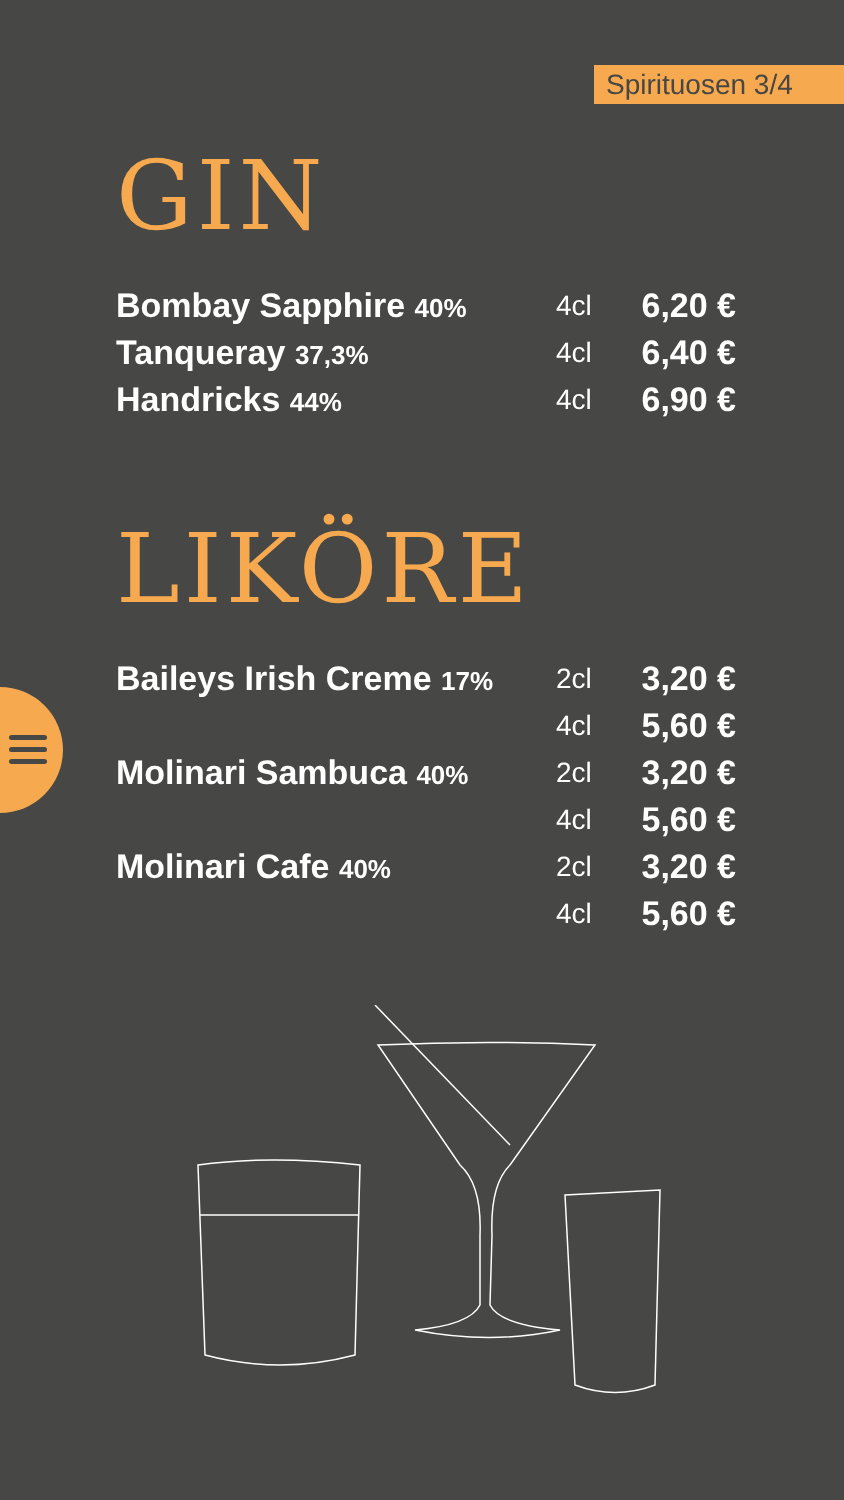Spirituosen 3/4
GIN
| Bombay Sapphire 40% | 4cl | 6,20 € |
| Tanqueray 37,3% | 4cl | 6,40 € |
| Handricks 44% | 4cl | 6,90 € |
LIKÖRE
| Baileys Irish Creme 17% | 2cl | 3,20 € |
| | 4cl | 5,60 € |
| Molinari Sambuca 40% | 2cl | 3,20 € |
| | 4cl | 5,60 € |
| Molinari Cafe 40% | 2cl | 3,20 € |
| | 4cl | 5,60 € |